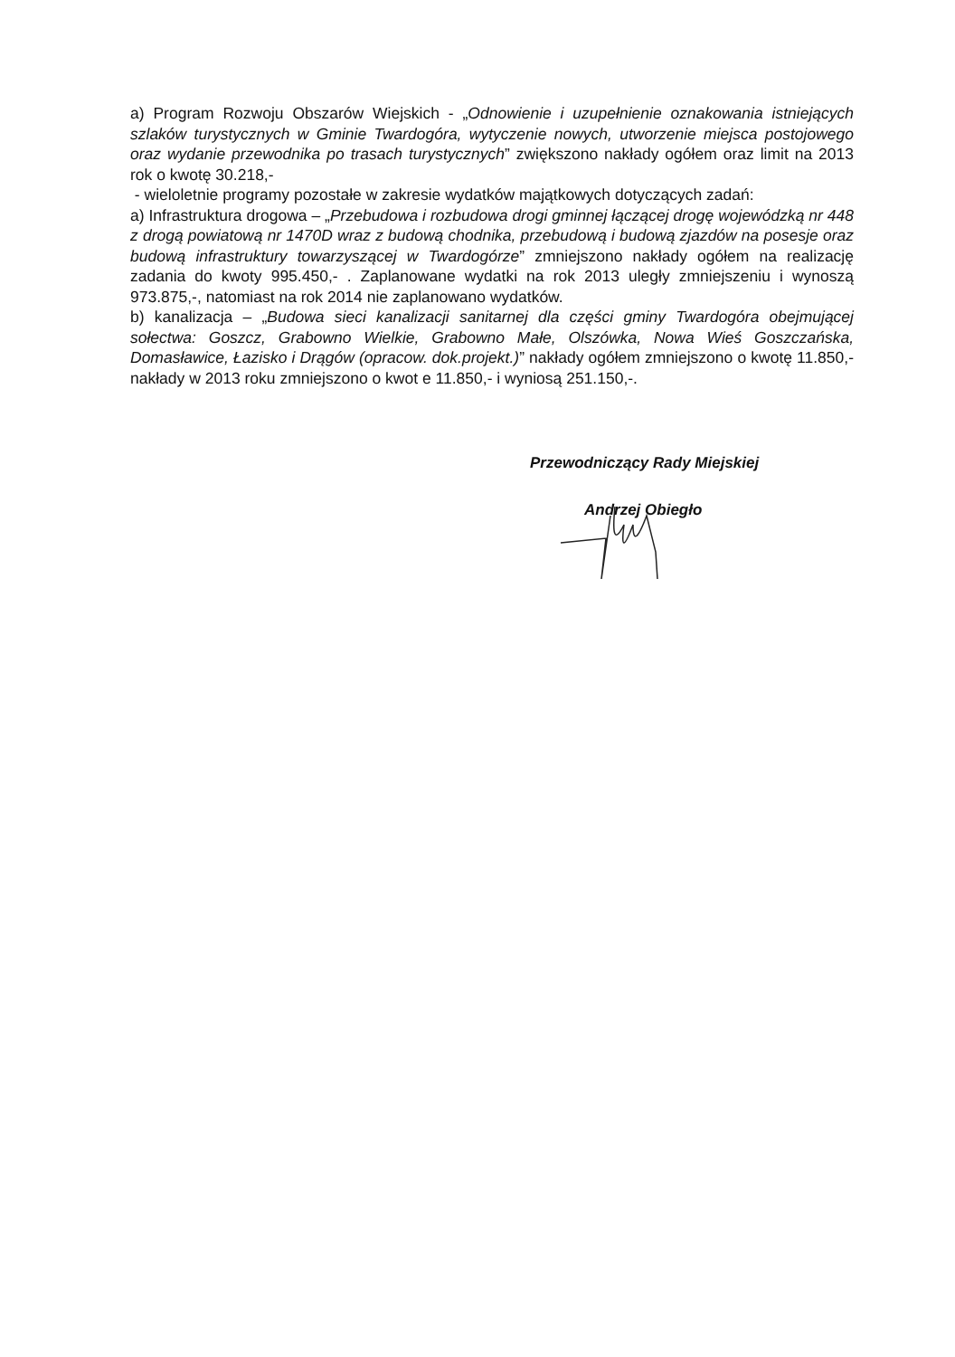a) Program Rozwoju Obszarów Wiejskich - „Odnowienie i uzupełnienie oznakowania istniejących szlaków turystycznych w Gminie Twardogóra, wytyczenie nowych, utworzenie miejsca postojowego oraz wydanie przewodnika po trasach turystycznych” zwiększono nakłady ogółem oraz limit na 2013 rok o kwotę 30.218,-
- wieloletnie programy pozostałe w zakresie wydatków majątkowych dotyczących zadań:
a) Infrastruktura drogowa – „Przebudowa i rozbudowa drogi gminnej łączącej drogę wojewódzką nr 448 z drogą powiatową nr 1470D wraz z budową chodnika, przebudową i budową zjazdów na posesje oraz budową infrastruktury towarzyszącej w Twardogórze” zmniejszono nakłady ogółem na realizację zadania do kwoty 995.450,- . Zaplanowane wydatki na rok 2013 uległy zmniejszeniu i wynoszą 973.875,-, natomiast na rok 2014 nie zaplanowano wydatków.
b) kanalizacja – „Budowa sieci kanalizacji sanitarnej dla części gminy Twardogóra obejmującej sołectwa: Goszcz, Grabowno Wielkie, Grabowno Małe, Olszówka, Nowa Wieś Goszczańska, Domasławice, Łazisko i Drągów (opracow. dok.projekt.)” nakłady ogółem zmniejszono o kwotę 11.850,- nakłady w 2013 roku zmniejszono o kwot e 11.850,- i wyniosą 251.150,-.
Przewodniczący Rady Miejskiej
Andrzej Obiegło